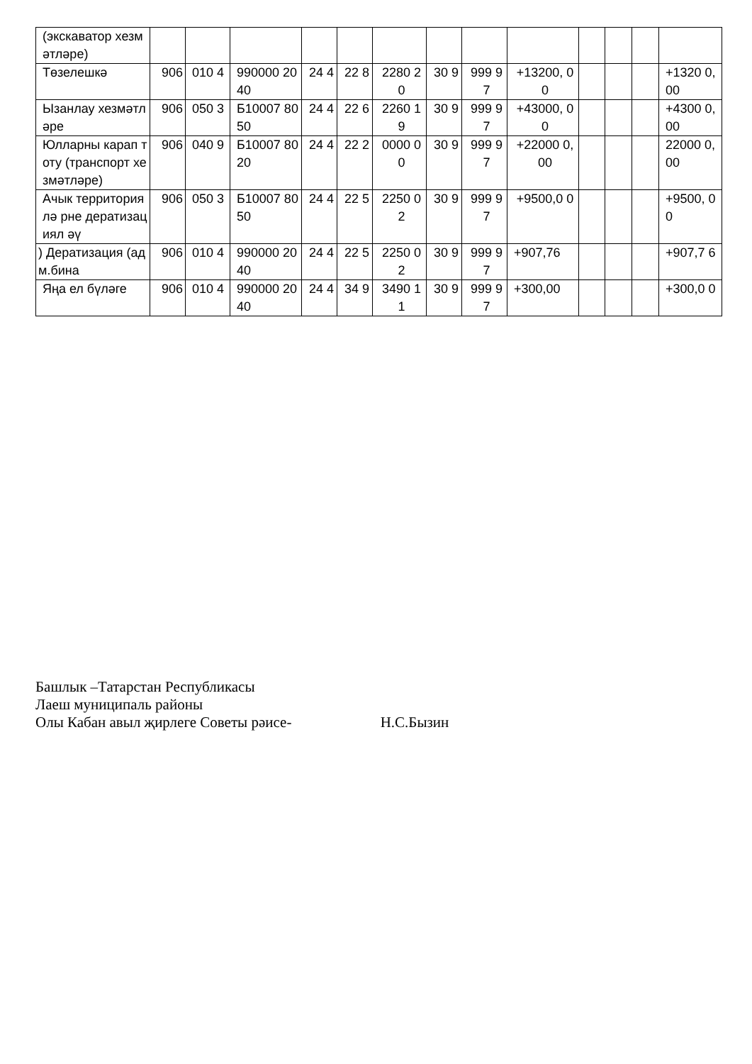| (экскаватор хезмәтләре) | | | | | | | | | | | | | |
| Төзелешкә | 906 | 010 4 | 990000 2040 | 24 4 | 22 8 | 2280 20 | 30 9 | 999 97 | +13200, 00 | | | | +1320 0,00 |
| Ызанлау хезмәтләре | 906 | 050 3 | Б10007 8050 | 24 4 | 22 6 | 2260 19 | 30 9 | 999 97 | +43000, 00 | | | | +4300 0,00 |
| Юлларны карап тоту (транспорт хезмәтләре) | 906 | 040 9 | Б10007 8020 | 24 4 | 22 2 | 0000 00 | 30 9 | 999 97 | +22000 0,00 | | | | 22000 0,00 |
| Ачык территориялә рне дератизациял әү | 906 | 050 3 | Б10007 8050 | 24 4 | 22 5 | 2250 02 | 30 9 | 999 97 | +9500,0 0 | | | | +9500, 00 |
| ) Дератизация (адм.бина | 906 | 010 4 | 990000 2040 | 24 4 | 22 5 | 2250 02 | 30 9 | 999 97 | +907,76 | | | | +907,7 6 |
| Яңа ел бүләге | 906 | 010 4 | 990000 2040 | 24 4 | 34 9 | 3490 11 | 30 9 | 999 97 | +300,00 | | | | +300,0 0 |
Башлык –Татарстан Республикасы
Лаеш муниципаль районы
Олы Кабан авыл җирлеге Советы рәисе- Н.С.Бызин